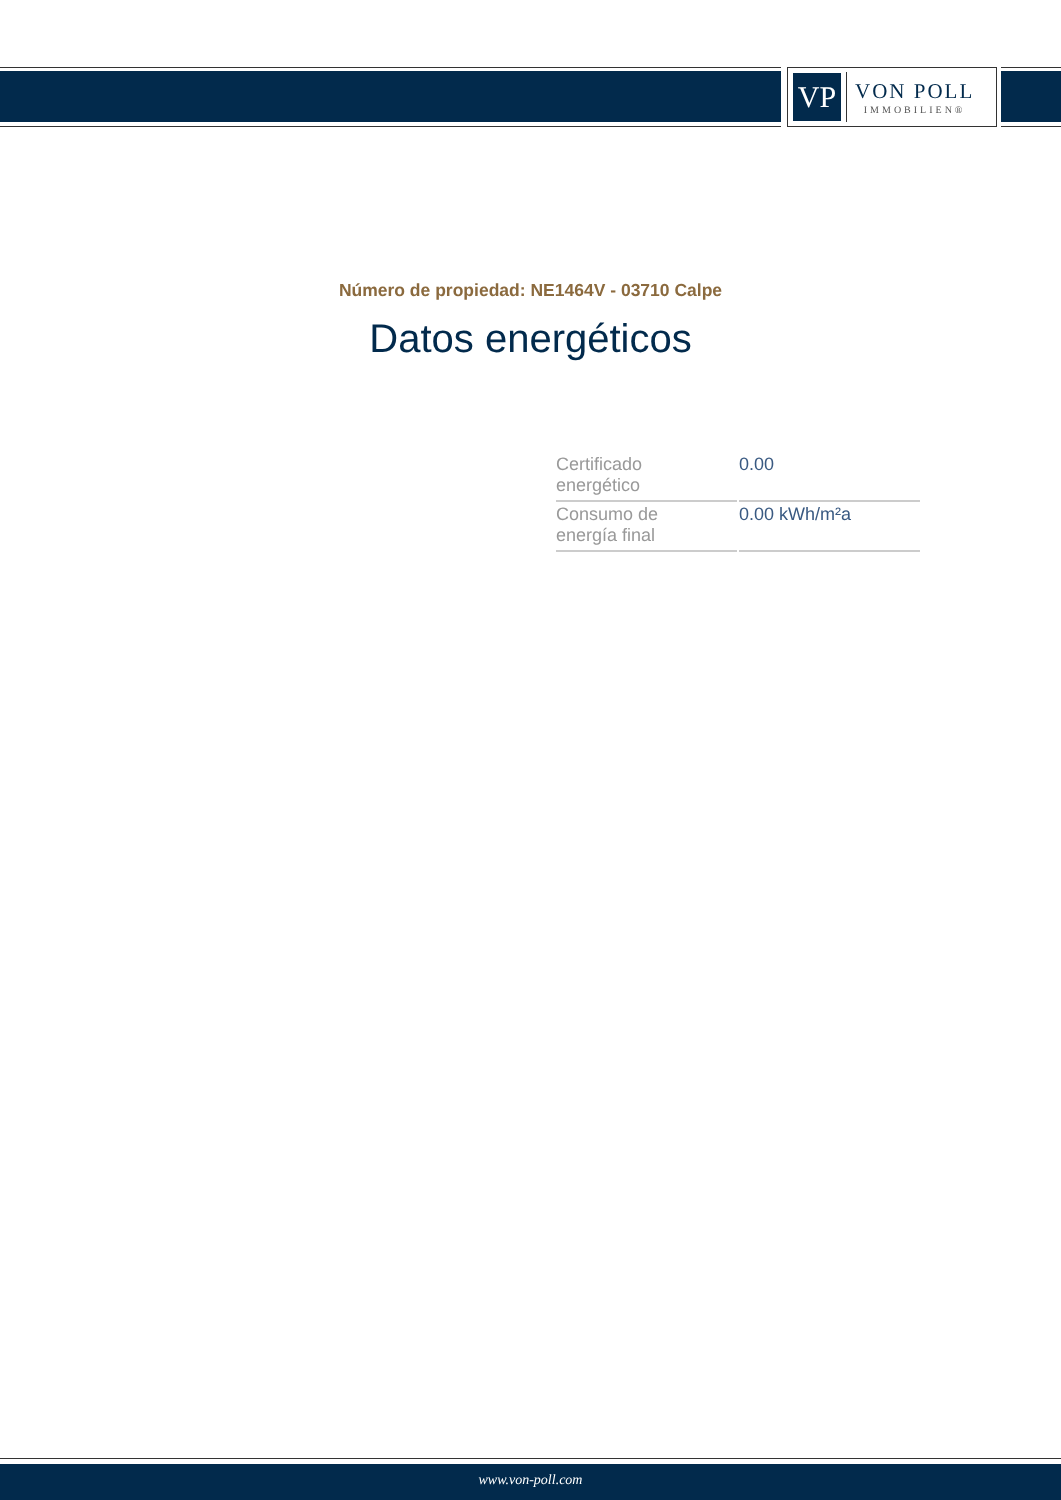VP
VON POLL
IMMOBILIEN®
Número de propiedad: NE1464V - 03710 Calpe
Datos energéticos
| Certificado energético | 0.00 |
| Consumo de energía final | 0.00 kWh/m²a |
www.von-poll.com